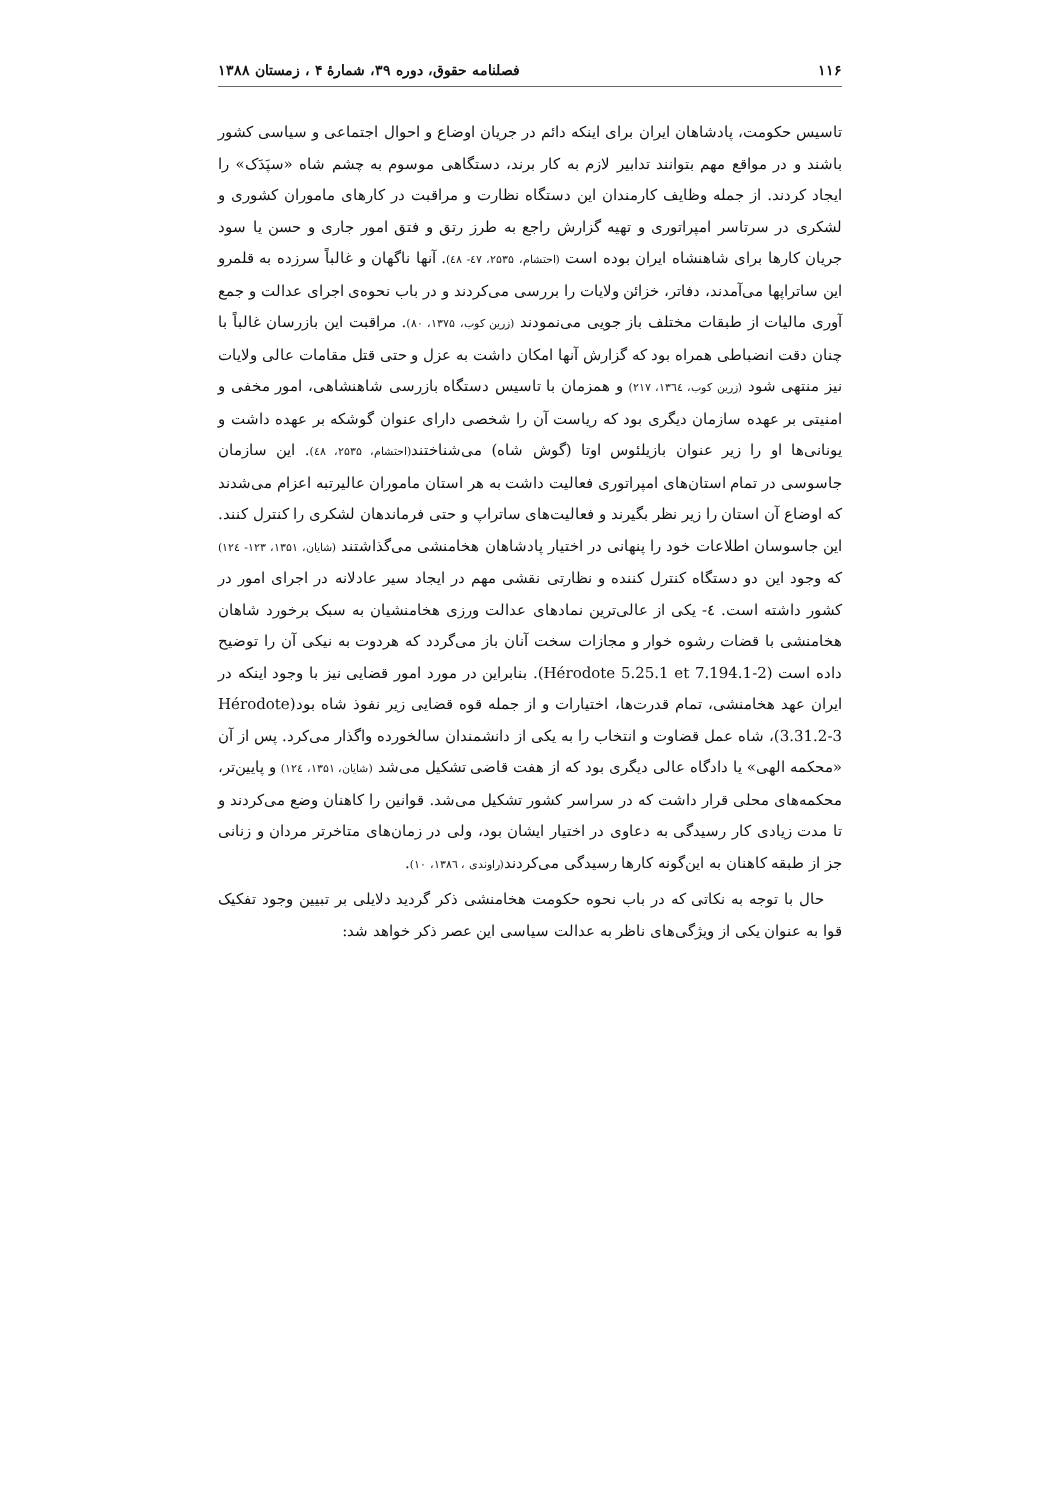۱۱۶ فصلنامه حقوق، دوره ۳۹، شمارهٔ ۴ ، زمستان ۱۳۸۸
تاسیس حکومت، پادشاهان ایران برای اینکه دائم در جریان اوضاع و احوال اجتماعی و سیاسی کشور باشند و در مواقع مهم بتوانند تدابیر لازم به کار برند، دستگاهی موسوم به چشم شاه «سپَدَک» را ایجاد کردند. از جمله وظایف کارمندان این دستگاه نظارت و مراقبت در کارهای ماموران کشوری و لشکری در سرتاسر امپراتوری و تهیه گزارش راجع به طرز رتق و فتق امور جاری و حسن یا سود جریان کارها برای شاهنشاه ایران بوده است (احتشام، ۲۵۳۵، ٤۷- ٤۸). آنها ناگهان و غالباً سرزده به قلمرو این ساتراپها می‌آمدند، دفاتر، خزائن ولایات را بررسی می‌کردند و در باب نحوه‌ی اجرای عدالت و جمع آوری مالیات از طبقات مختلف باز جویی می‌نمودند (زرین کوب، ۱۳۷۵، ۸۰). مراقبت این بازرسان غالباً با چنان دقت انضباطی همراه بود که گزارش آنها امکان داشت به عزل و حتی قتل مقامات عالی ولایات نیز منتهی شود (زرین کوب، ۱۳٦٤، ۲۱۷) و همزمان با تاسیس دستگاه بازرسی شاهنشاهی، امور مخفی و امنیتی بر عهده سازمان دیگری بود که ریاست آن را شخصی دارای عنوان گوشکه بر عهده داشت و یونانی‌ها او را زیر عنوان بازیلئوس اوتا (گوش شاه) می‌شناختند(احتشام، ۲۵۳۵، ٤۸). این سازمان جاسوسی در تمام استان‌های امپراتوری فعالیت داشت به هر استان ماموران عالیرتبه اعزام می‌شدند که اوضاع آن استان را زیر نظر بگیرند و فعالیت‌های ساتراپ و حتی فرماندهان لشکری را کنترل کنند. این جاسوسان اطلاعات خود را پنهانی در اختیار پادشاهان هخامنشی می‌گذاشتند (شایان، ۱۳۵۱، ۱۲۳- ۱۲٤) که وجود این دو دستگاه کنترل کننده و نظارتی نقشی مهم در ایجاد سیر عادلانه در اجرای امور در کشور داشته است. ٤- یکی از عالی‌ترین نمادهای عدالت ورزی هخامنشیان به سبک برخورد شاهان هخامنشی با قضات رشوه خوار و مجازات سخت آنان باز می‌گردد که هردوت به نیکی آن را توضیح داده است (Hérodote 5.25.1 et 7.194.1-2). بنابراین در مورد امور قضایی نیز با وجود اینکه در ایران عهد هخامنشی، تمام قدرت‌ها، اختیارات و از جمله قوه قضایی زیر نفوذ شاه بود(Hérodote 3.31.2-3)، شاه عمل قضاوت و انتخاب را به یکی از دانشمندان سالخورده واگذار می‌کرد. پس از آن «محکمه الهی» یا دادگاه عالی دیگری بود که از هفت قاضی تشکیل می‌شد (شایان، ۱۳۵۱، ۱۲٤) و پایین‌تر، محکمه‌های محلی قرار داشت که در سراسر کشور تشکیل می‌شد. قوانین را کاهنان وضع می‌کردند و تا مدت زیادی کار رسیدگی به دعاوی در اختیار ایشان بود، ولی در زمان‌های متاخرتر مردان و زنانی جز از طبقه کاهنان به این‌گونه کارها رسیدگی می‌کردند(راوندی ، ۱۳۸٦، ۱۰).
حال با توجه به نکاتی که در باب نحوه حکومت هخامنشی ذکر گردید دلایلی بر تبیین وجود تفکیک قوا به عنوان یکی از ویژگی‌های ناظر به عدالت سیاسی این عصر ذکر خواهد شد: